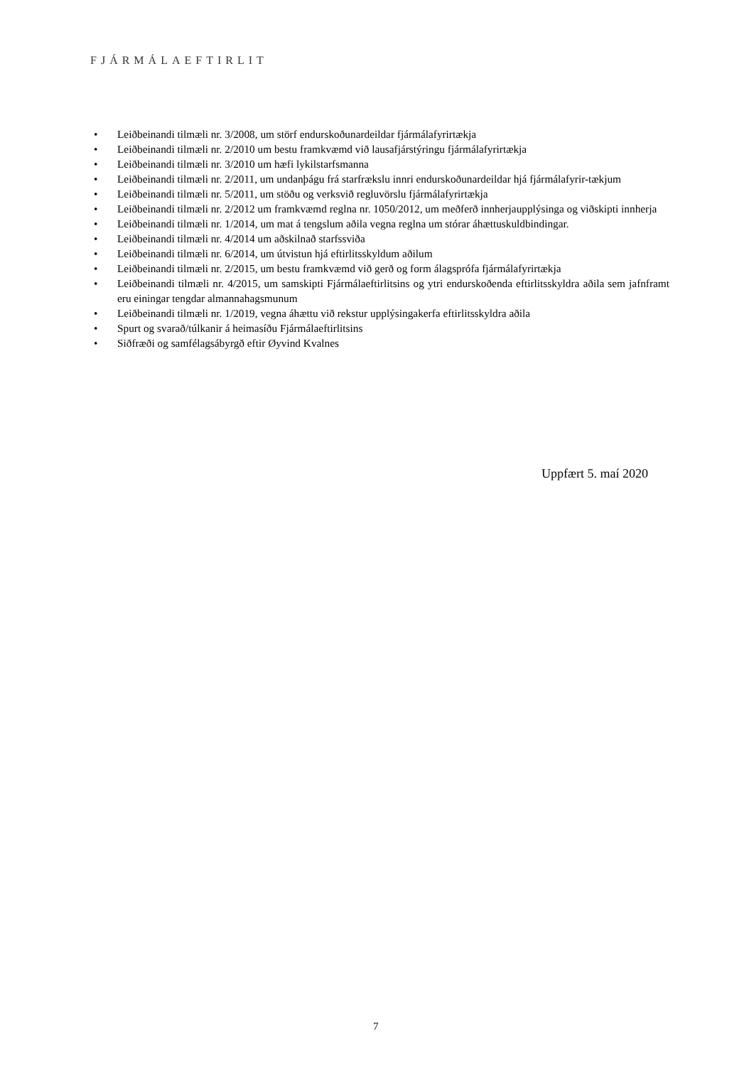FJÁRMÁLAEFTIRLIT
• Leiðbeinandi tilmæli nr. 3/2008, um störf endurskoðunardeildar fjármálafyrirtækja
• Leiðbeinandi tilmæli nr. 2/2010 um bestu framkvæmd við lausafjárstýringu fjármálafyrirtækja
• Leiðbeinandi tilmæli nr. 3/2010 um hæfi lykilstarfsmanna
• Leiðbeinandi tilmæli nr. 2/2011, um undanþágu frá starfrækslu innri endurskoðunardeildar hjá fjármálafyrir-tækjum
• Leiðbeinandi tilmæli nr. 5/2011, um stöðu og verksvið regluvörslu fjármálafyrirtækja
• Leiðbeinandi tilmæli nr. 2/2012 um framkvæmd reglna nr. 1050/2012, um meðferð innherjaupplýsinga og viðskipti innherja
• Leiðbeinandi tilmæli nr. 1/2014, um mat á tengslum aðila vegna reglna um stórar áhættuskuldbindingar.
• Leiðbeinandi tilmæli nr. 4/2014 um aðskilnað starfssviða
• Leiðbeinandi tilmæli nr. 6/2014, um útvistun hjá eftirlitsskyldum aðilum
• Leiðbeinandi tilmæli nr. 2/2015, um bestu framkvæmd við gerð og form álagsprófa fjármálafyrirtækja
• Leiðbeinandi tilmæli nr. 4/2015, um samskipti Fjármálaeftirlitsins og ytri endurskoðenda eftirlitsskyldra aðila sem jafnframt eru einingar tengdar almannahagsmunum
• Leiðbeinandi tilmæli nr. 1/2019, vegna áhættu við rekstur upplýsingakerfa eftirlitsskyldra aðila
• Spurt og svarað/túlkanir á heimasíðu Fjármálaeftirlitsins
• Siðfræði og samfélagsábyrgð eftir Øyvind Kvalnes
Uppfært 5. maí 2020
7